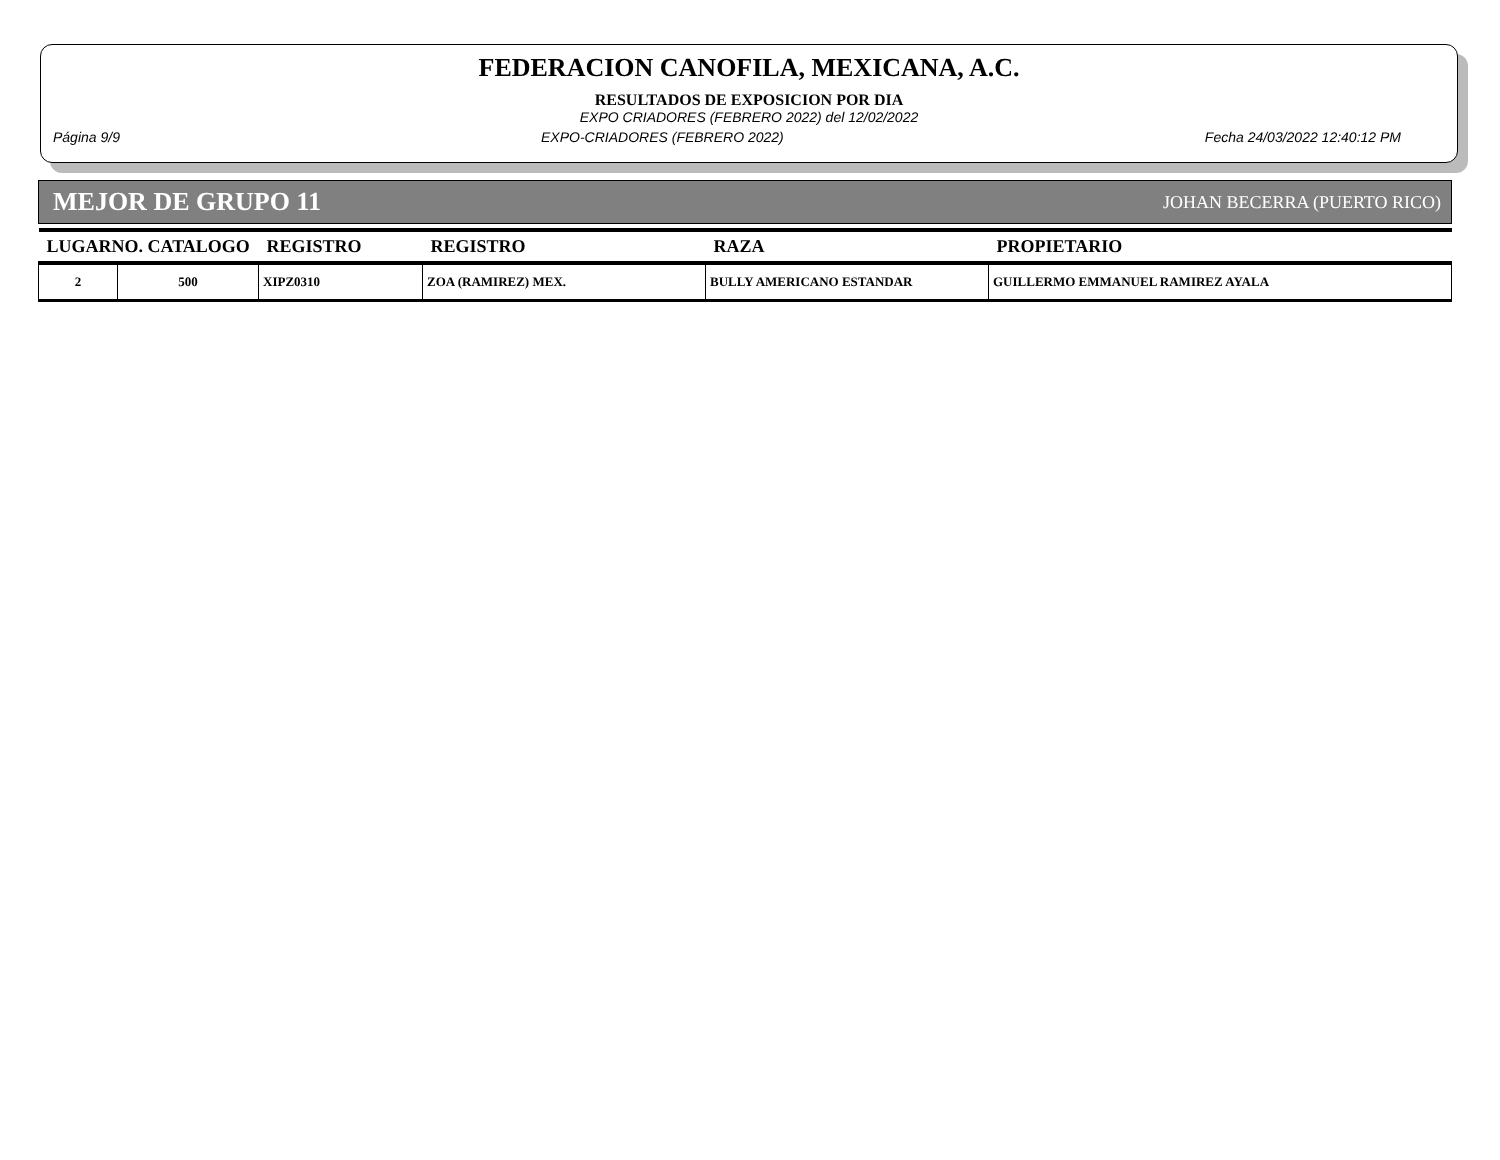FEDERACION CANOFILA, MEXICANA, A.C.
RESULTADOS DE EXPOSICION POR DIA
EXPO CRIADORES (FEBRERO 2022) del 12/02/2022
Página 9/9 EXPO-CRIADORES (FEBRERO 2022) Fecha 24/03/2022 12:40:12 PM
MEJOR DE GRUPO 11 JOHAN BECERRA (PUERTO RICO)
| LUGARNO. CATALOGO | | REGISTRO | REGISTRO | RAZA | PROPIETARIO |
| --- | --- | --- | --- | --- | --- |
| 2 | 500 | XIPZ0310 | ZOA (RAMIREZ) MEX. | BULLY AMERICANO ESTANDAR | GUILLERMO EMMANUEL RAMIREZ AYALA |